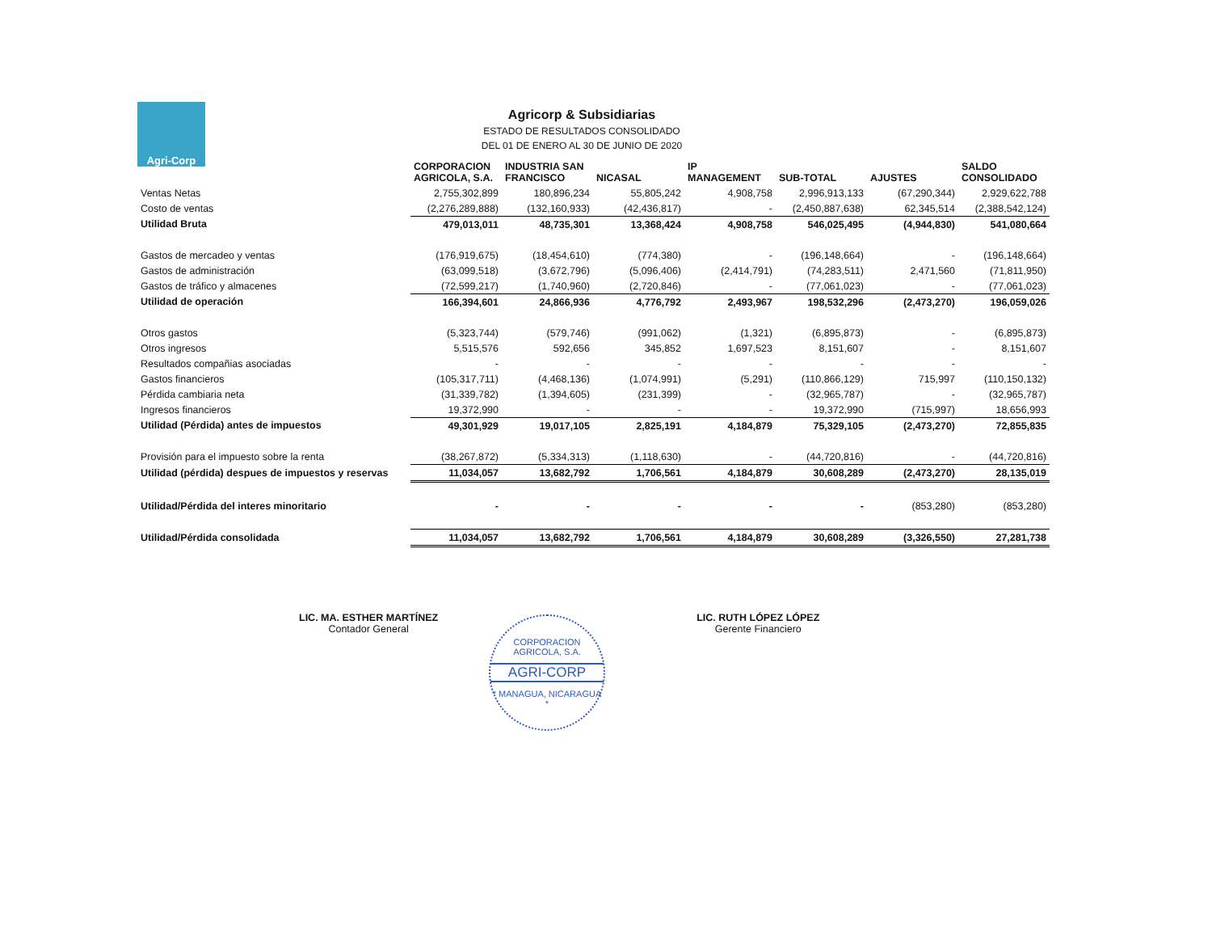Agri-Corp
Agricorp & Subsidiarias
ESTADO DE RESULTADOS CONSOLIDADO
DEL 01 DE ENERO AL 30 DE JUNIO DE 2020
| | CORPORACION AGRICOLA, S.A. | INDUSTRIA SAN FRANCISCO | NICASAL | IP MANAGEMENT | SUB-TOTAL | AJUSTES | SALDO CONSOLIDADO |
| --- | --- | --- | --- | --- | --- | --- | --- |
| Ventas Netas | 2,755,302,899 | 180,896,234 | 55,805,242 | 4,908,758 | 2,996,913,133 | (67,290,344) | 2,929,622,788 |
| Costo de ventas | (2,276,289,888) | (132,160,933) | (42,436,817) | - | (2,450,887,638) | 62,345,514 | (2,388,542,124) |
| Utilidad Bruta | 479,013,011 | 48,735,301 | 13,368,424 | 4,908,758 | 546,025,495 | (4,944,830) | 541,080,664 |
| Gastos de mercadeo y ventas | (176,919,675) | (18,454,610) | (774,380) | - | (196,148,664) | - | (196,148,664) |
| Gastos de administración | (63,099,518) | (3,672,796) | (5,096,406) | (2,414,791) | (74,283,511) | 2,471,560 | (71,811,950) |
| Gastos de tráfico y almacenes | (72,599,217) | (1,740,960) | (2,720,846) | - | (77,061,023) | - | (77,061,023) |
| Utilidad de operación | 166,394,601 | 24,866,936 | 4,776,792 | 2,493,967 | 198,532,296 | (2,473,270) | 196,059,026 |
| Otros gastos | (5,323,744) | (579,746) | (991,062) | (1,321) | (6,895,873) | - | (6,895,873) |
| Otros ingresos | 5,515,576 | 592,656 | 345,852 | 1,697,523 | 8,151,607 | - | 8,151,607 |
| Resultados compañias asociadas | - | - | - | - | - | - | - |
| Gastos financieros | (105,317,711) | (4,468,136) | (1,074,991) | (5,291) | (110,866,129) | 715,997 | (110,150,132) |
| Pérdida cambiaria neta | (31,339,782) | (1,394,605) | (231,399) | - | (32,965,787) | - | (32,965,787) |
| Ingresos financieros | 19,372,990 | - | - | - | 19,372,990 | (715,997) | 18,656,993 |
| Utilidad (Pérdida) antes de impuestos | 49,301,929 | 19,017,105 | 2,825,191 | 4,184,879 | 75,329,105 | (2,473,270) | 72,855,835 |
| Provisión para el impuesto sobre la renta | (38,267,872) | (5,334,313) | (1,118,630) | - | (44,720,816) | - | (44,720,816) |
| Utilidad (pérdida) despues de impuestos y reservas | 11,034,057 | 13,682,792 | 1,706,561 | 4,184,879 | 30,608,289 | (2,473,270) | 28,135,019 |
| Utilidad/Pérdida del interes minoritario | - | - | - | - | - | (853,280) | (853,280) |
| Utilidad/Pérdida consolidada | 11,034,057 | 13,682,792 | 1,706,561 | 4,184,879 | 30,608,289 | (3,326,550) | 27,281,738 |
LIC. MA. ESTHER MARTÍNEZ
Contador General
LIC. RUTH LÓPEZ LÓPEZ
Gerente Financiero
CORPORACION AGRICOLA, S.A.
AGRI-CORP
* MANAGUA, NICARAGUA *